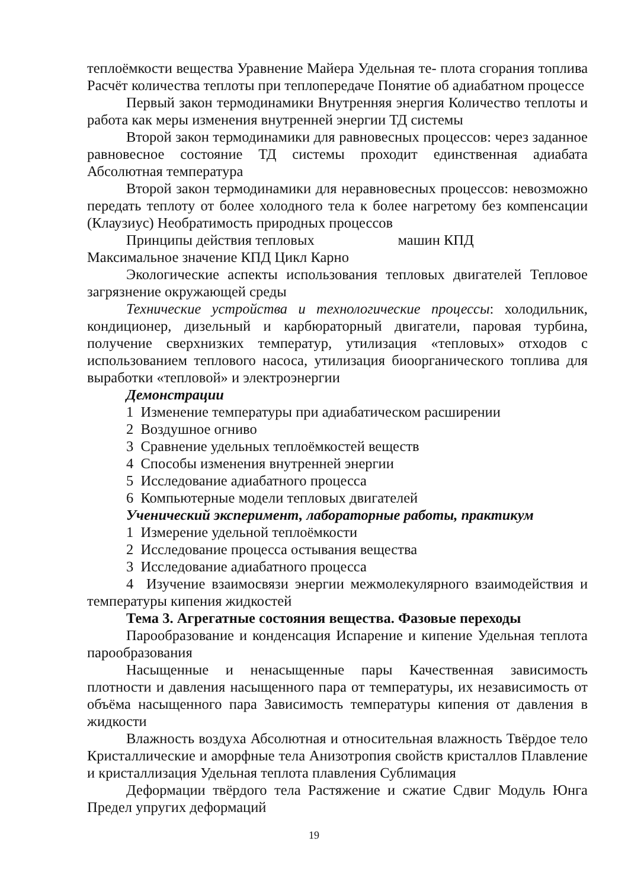теплоёмкости вещества Уравнение Майера Удельная те- плота сгорания топлива Расчёт количества теплоты при теплопередаче Понятие об адиабатном процессе
Первый закон термодинамики Внутренняя энергия Количество теплоты и работа как меры изменения внутренней энергии ТД системы
Второй закон термодинамики для равновесных процессов: через заданное равновесное состояние ТД системы проходит единственная адиабата Абсолютная температура
Второй закон термодинамики для неравновесных процессов: невозможно передать теплоту от более холодного тела к более нагретому без компенсации (Клаузиус) Необратимость природных процессов
Принципы действия тепловых машин КПД
Максимальное значение КПД Цикл Карно
Экологические аспекты использования тепловых двигателей Тепловое загрязнение окружающей среды
Технические устройства и технологические процессы: холодильник, кондиционер, дизельный и карбюраторный двигатели, паровая турбина, получение сверхнизких температур, утилизация «тепловых» отходов с использованием теплового насоса, утилизация биоорганического топлива для выработки «тепловой» и электроэнергии
Демонстрации
1 Изменение температуры при адиабатическом расширении
2 Воздушное огниво
3 Сравнение удельных теплоёмкостей веществ
4 Способы изменения внутренней энергии
5 Исследование адиабатного процесса
6 Компьютерные модели тепловых двигателей
Ученический эксперимент, лабораторные работы, практикум
1 Измерение удельной теплоёмкости
2 Исследование процесса остывания вещества
3 Исследование адиабатного процесса
4 Изучение взаимосвязи энергии межмолекулярного взаимодействия и температуры кипения жидкостей
Тема 3. Агрегатные состояния вещества. Фазовые переходы
Парообразование и конденсация Испарение и кипение Удельная теплота парообразования
Насыщенные и ненасыщенные пары Качественная зависимость плотности и давления насыщенного пара от температуры, их независимость от объёма насыщенного пара Зависимость температуры кипения от давления в жидкости
Влажность воздуха Абсолютная и относительная влажность Твёрдое тело Кристаллические и аморфные тела Анизотропия свойств кристаллов Плавление и кристаллизация Удельная теплота плавления Сублимация
Деформации твёрдого тела Растяжение и сжатие Сдвиг Модуль Юнга Предел упругих деформаций
19